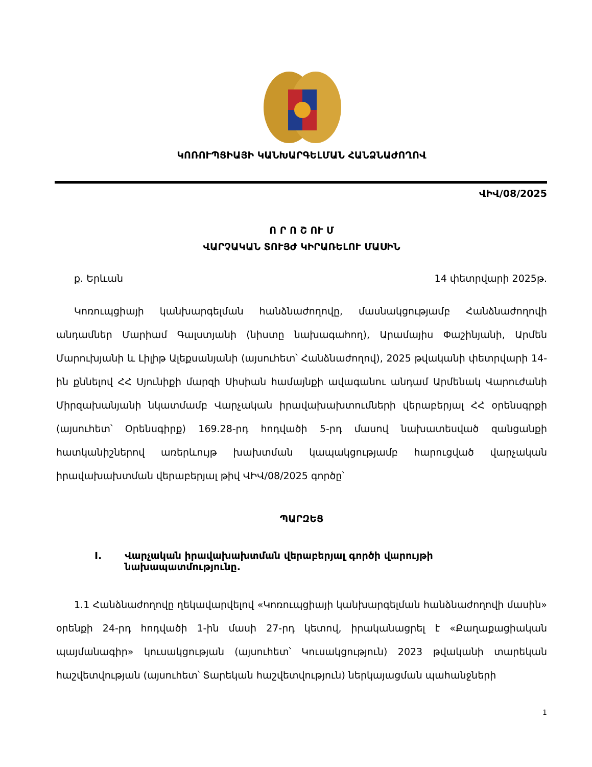ԿՈՌՈՒՊՑԻԱՅԻ ԿԱՆԽԱՐԳԵԼՄԱՆ ՀԱՆՁՆԱԺՈՂՈՎ
ՎԻՎ/08/2025
Ո Ր Ո Շ ՈՒ Մ
ՎԱՐՉԱԿԱՆ ՏՈՒՅԺ ԿԻՐԱՌԵԼՈՒ ՄԱՍԻՆ
ք. Երևան 14 փետրվարի 2025թ.
Կոռուպցիայի կանխարգելման հանձնաժողովը, մասնակցությամբ Հանձնաժողովի անդամներ Մարիամ Գալստյանի (նիստը նախագահող), Արամայիս Փաշինյանի, Արմեն Մարուխյանի և Լիլիթ Ալեքսանյանի (այսուհետ՝ Հանձնաժողով), 2025 թվականի փետրվարի 14-ին քննելով ՀՀ Սյունիքի մարզի Սիսիան համայնքի ավագանու անդամ Արմենակ Վարուժանի Միրզախանյանի նկատմամբ Վարչական իրավախախտումների վերաբերյալ ՀՀ օրենսգրքի (այսուհետ՝ Օրենսգիրք) 169.28-րդ հոդվածի 5-րդ մասով նախատեսված զանցանքի հատկանիշներով առերևույթ խախտման կապակցությամբ հարուցված վարչական իրավախախտման վերաբերյալ թիվ ՎԻՎ/08/2025 գործը՝
ՊԱՐԶԵՑ
I. Վարչական իրավախախտման վերաբերյալ գործի վարույթի նախապատմությունը.
1.1 Հանձնաժողովը ղեկավարվելով «Կոռուպցիայի կանխարգելման հանձնաժողովի մասին» օրենքի 24-րդ հոդվածի 1-ին մասի 27-րդ կետով, իրականացրել է «Քաղաքացիական պայմանագիր» կուսակցության (այսուհետ՝ Կուսակցություն) 2023 թվականի տարեկան հաշվետվության (այսուհետ՝ Տարեկան հաշվետվություն) ներկայացման պահանջների
1